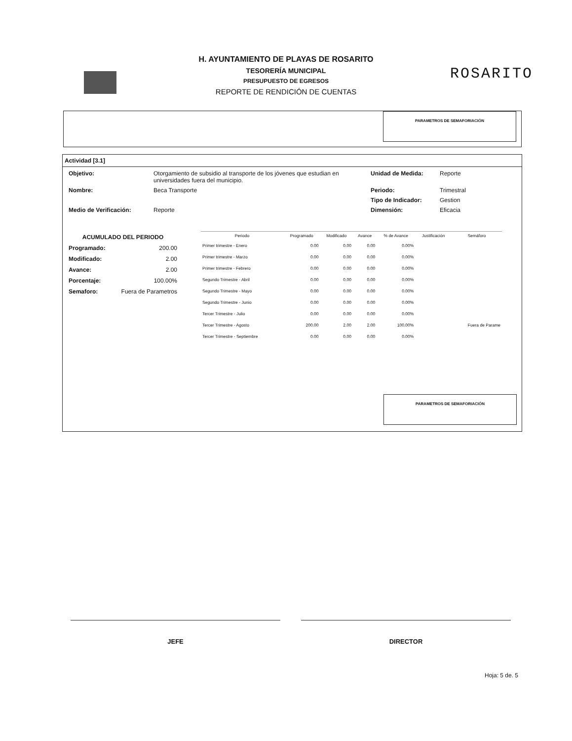ROSARITO
H. AYUNTAMIENTO DE PLAYAS DE ROSARITO
TESORERÍA MUNICIPAL
PRESUPUESTO DE EGRESOS
REPORTE DE RENDICIÓN DE CUENTAS
PARAMETROS DE SEMAFORIACIÓN
Actividad [3.1]
Objetivo: Otorgamiento de subsidio al transporte de los jóvenes que estudian en universidades fuera del municipio. Unidad de Medida: Reporte
Nombre: Beca Transporte Periodo: Trimestral
Tipo de Indicador: Gestion
Medio de Verificación: Reporte Dimensión: Eficacia
ACUMULADO DEL PERIODO
Programado: 200.00
Modificado: 2.00
Avance: 2.00
Porcentaje: 100.00%
Semaforo: Fuera de Parametros
| Periodo | Programado | Modificado | Avance | % de Avance | Justificación | Semáforo |
| --- | --- | --- | --- | --- | --- | --- |
| Primer trimestre - Enero | 0.00 | 0.00 | 0.00 | 0.00% | | |
| Primer trimestre - Marzo | 0.00 | 0.00 | 0.00 | 0.00% | | |
| Primer trimestre - Febrero | 0.00 | 0.00 | 0.00 | 0.00% | | |
| Segundo Trimestre - Abril | 0.00 | 0.00 | 0.00 | 0.00% | | |
| Segundo Trimestre - Mayo | 0.00 | 0.00 | 0.00 | 0.00% | | |
| Segundo Trimestre - Junio | 0.00 | 0.00 | 0.00 | 0.00% | | |
| Tercer Trimestre - Julio | 0.00 | 0.00 | 0.00 | 0.00% | | |
| Tercer Trimestre - Agosto | 200.00 | 2.00 | 2.00 | 100.00% | | Fuera de Parame |
| Tercer Trimestre - Septiembre | 0.00 | 0.00 | 0.00 | 0.00% | | |
PARAMETROS DE SEMAFORIACIÓN
JEFE DIRECTOR
Hoja: 5 de. 5